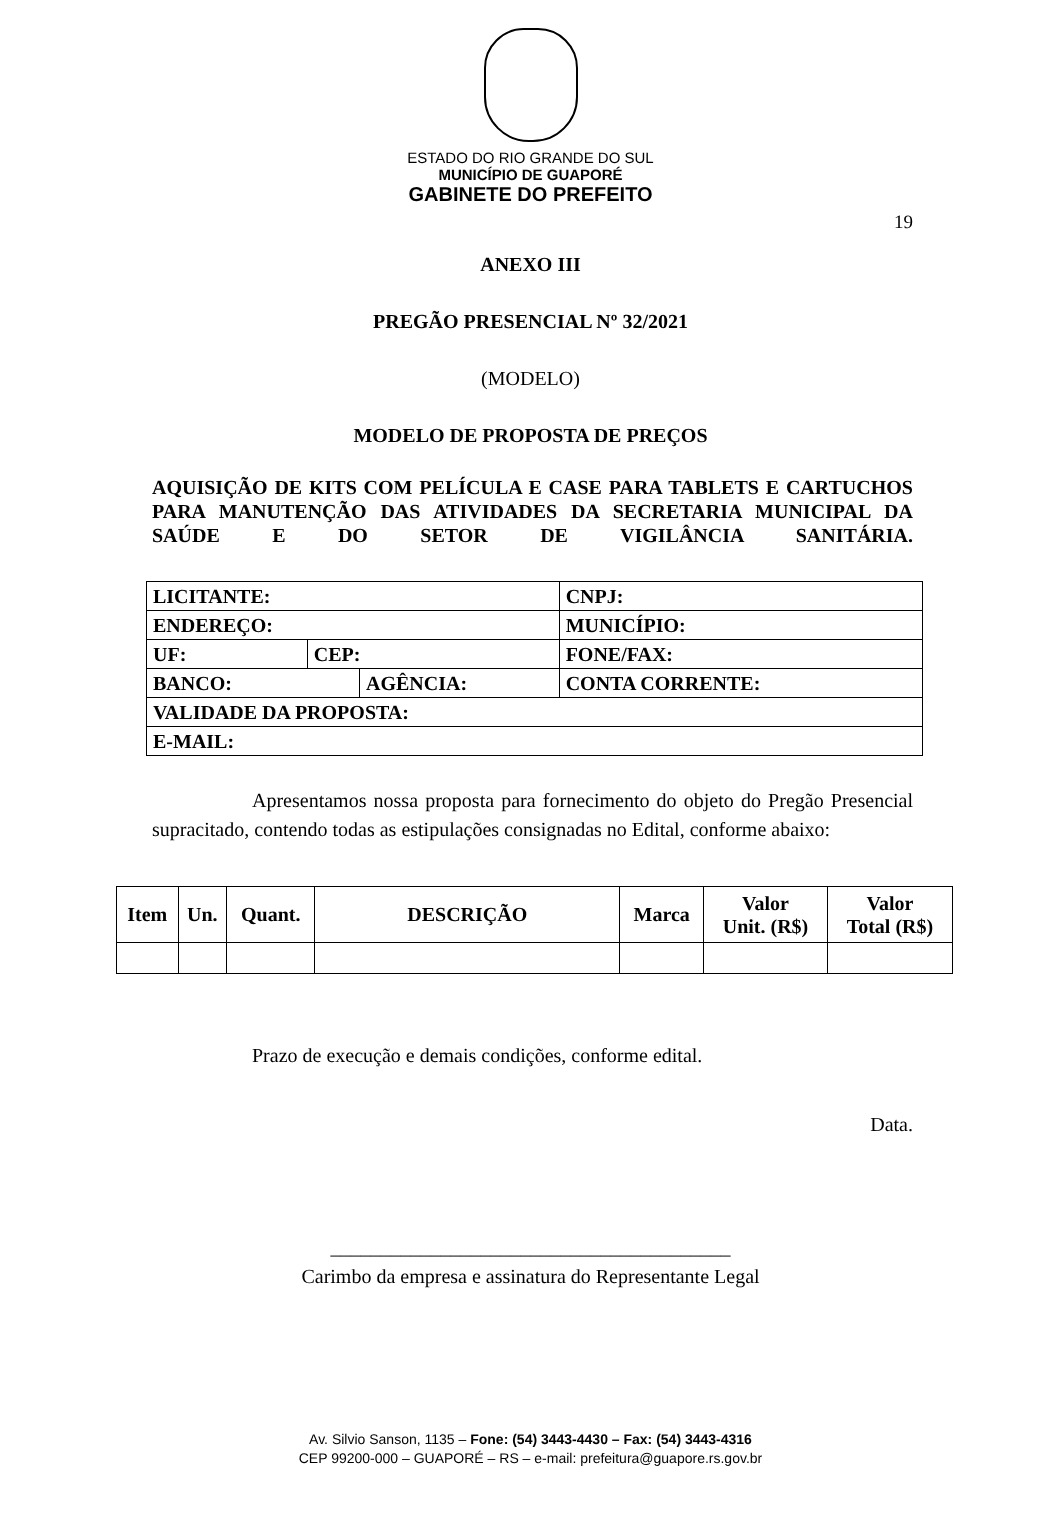ESTADO DO RIO GRANDE DO SUL
MUNICÍPIO DE GUAPORÉ
GABINETE DO PREFEITO
19
ANEXO III
PREGÃO PRESENCIAL Nº 32/2021
(MODELO)
MODELO DE PROPOSTA DE PREÇOS
AQUISIÇÃO DE KITS COM PELÍCULA E CASE PARA TABLETS E CARTUCHOS PARA MANUTENÇÃO DAS ATIVIDADES DA SECRETARIA MUNICIPAL DA SAÚDE E DO SETOR DE VIGILÂNCIA SANITÁRIA.
| LICITANTE: | | | | | CNPJ: |
| ENDEREÇO: | | | | MUNICÍPIO: | |
| UF: | CEP: | | FONE/FAX: | | |
| BANCO: | | AGÊNCIA: | | CONTA CORRENTE: | |
| VALIDADE DA PROPOSTA: | | | | | |
| E-MAIL: | | | | | |
Apresentamos nossa proposta para fornecimento do objeto do Pregão Presencial supracitado, contendo todas as estipulações consignadas no Edital, conforme abaixo:
| Item | Un. | Quant. | DESCRIÇÃO | Marca | Valor Unit. (R$) | Valor Total (R$) |
| --- | --- | --- | --- | --- | --- | --- |
Prazo de execução e demais condições, conforme edital.
Data.
________________________________________
Carimbo da empresa e assinatura do Representante Legal
Av. Silvio Sanson, 1135 – Fone: (54) 3443-4430 – Fax: (54) 3443-4316
CEP 99200-000 – GUAPORÉ – RS – e-mail: prefeitura@guapore.rs.gov.br